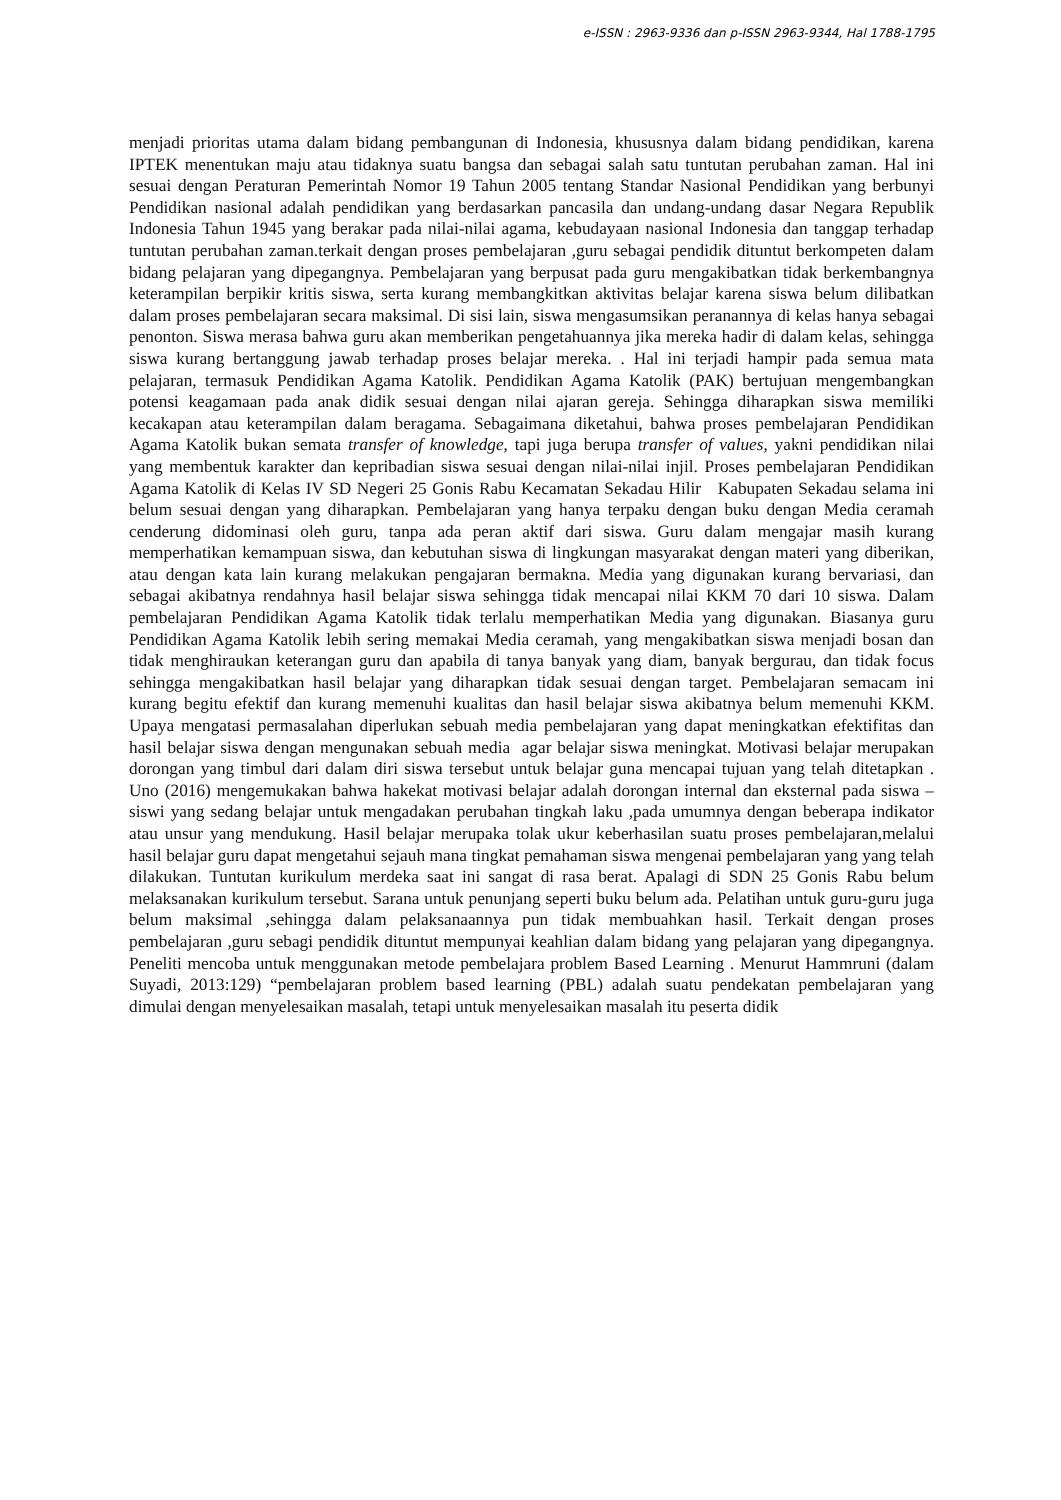e-ISSN : 2963-9336 dan p-ISSN 2963-9344, Hal 1788-1795
menjadi prioritas utama dalam bidang pembangunan di Indonesia, khususnya dalam bidang pendidikan, karena IPTEK menentukan maju atau tidaknya suatu bangsa dan sebagai salah satu tuntutan perubahan zaman. Hal ini sesuai dengan Peraturan Pemerintah Nomor 19 Tahun 2005 tentang Standar Nasional Pendidikan yang berbunyi Pendidikan nasional adalah pendidikan yang berdasarkan pancasila dan undang-undang dasar Negara Republik Indonesia Tahun 1945 yang berakar pada nilai-nilai agama, kebudayaan nasional Indonesia dan tanggap terhadap tuntutan perubahan zaman.terkait dengan proses pembelajaran ,guru sebagai pendidik dituntut berkompeten dalam bidang pelajaran yang dipegangnya. Pembelajaran yang berpusat pada guru mengakibatkan tidak berkembangnya keterampilan berpikir kritis siswa, serta kurang membangkitkan aktivitas belajar karena siswa belum dilibatkan dalam proses pembelajaran secara maksimal. Di sisi lain, siswa mengasumsikan peranannya di kelas hanya sebagai penonton. Siswa merasa bahwa guru akan memberikan pengetahuannya jika mereka hadir di dalam kelas, sehingga siswa kurang bertanggung jawab terhadap proses belajar mereka. . Hal ini terjadi hampir pada semua mata pelajaran, termasuk Pendidikan Agama Katolik. Pendidikan Agama Katolik (PAK) bertujuan mengembangkan potensi keagamaan pada anak didik sesuai dengan nilai ajaran gereja. Sehingga diharapkan siswa memiliki kecakapan atau keterampilan dalam beragama. Sebagaimana diketahui, bahwa proses pembelajaran Pendidikan Agama Katolik bukan semata transfer of knowledge, tapi juga berupa transfer of values, yakni pendidikan nilai yang membentuk karakter dan kepribadian siswa sesuai dengan nilai-nilai injil. Proses pembelajaran Pendidikan Agama Katolik di Kelas IV SD Negeri 25 Gonis Rabu Kecamatan Sekadau Hilir Kabupaten Sekadau selama ini belum sesuai dengan yang diharapkan. Pembelajaran yang hanya terpaku dengan buku dengan Media ceramah cenderung didominasi oleh guru, tanpa ada peran aktif dari siswa. Guru dalam mengajar masih kurang memperhatikan kemampuan siswa, dan kebutuhan siswa di lingkungan masyarakat dengan materi yang diberikan, atau dengan kata lain kurang melakukan pengajaran bermakna. Media yang digunakan kurang bervariasi, dan sebagai akibatnya rendahnya hasil belajar siswa sehingga tidak mencapai nilai KKM 70 dari 10 siswa. Dalam pembelajaran Pendidikan Agama Katolik tidak terlalu memperhatikan Media yang digunakan. Biasanya guru Pendidikan Agama Katolik lebih sering memakai Media ceramah, yang mengakibatkan siswa menjadi bosan dan tidak menghiraukan keterangan guru dan apabila di tanya banyak yang diam, banyak bergurau, dan tidak focus sehingga mengakibatkan hasil belajar yang diharapkan tidak sesuai dengan target. Pembelajaran semacam ini kurang begitu efektif dan kurang memenuhi kualitas dan hasil belajar siswa akibatnya belum memenuhi KKM. Upaya mengatasi permasalahan diperlukan sebuah media pembelajaran yang dapat meningkatkan efektifitas dan hasil belajar siswa dengan mengunakan sebuah media agar belajar siswa meningkat. Motivasi belajar merupakan dorongan yang timbul dari dalam diri siswa tersebut untuk belajar guna mencapai tujuan yang telah ditetapkan . Uno (2016) mengemukakan bahwa hakekat motivasi belajar adalah dorongan internal dan eksternal pada siswa –siswi yang sedang belajar untuk mengadakan perubahan tingkah laku ,pada umumnya dengan beberapa indikator atau unsur yang mendukung. Hasil belajar merupaka tolak ukur keberhasilan suatu proses pembelajaran,melalui hasil belajar guru dapat mengetahui sejauh mana tingkat pemahaman siswa mengenai pembelajaran yang yang telah dilakukan. Tuntutan kurikulum merdeka saat ini sangat di rasa berat. Apalagi di SDN 25 Gonis Rabu belum melaksanakan kurikulum tersebut. Sarana untuk penunjang seperti buku belum ada. Pelatihan untuk guru-guru juga belum maksimal ,sehingga dalam pelaksanaannya pun tidak membuahkan hasil. Terkait dengan proses pembelajaran ,guru sebagi pendidik dituntut mempunyai keahlian dalam bidang yang pelajaran yang dipegangnya. Peneliti mencoba untuk menggunakan metode pembelajara problem Based Learning . Menurut Hammruni (dalam Suyadi, 2013:129) “pembelajaran problem based learning (PBL) adalah suatu pendekatan pembelajaran yang dimulai dengan menyelesaikan masalah, tetapi untuk menyelesaikan masalah itu peserta didik